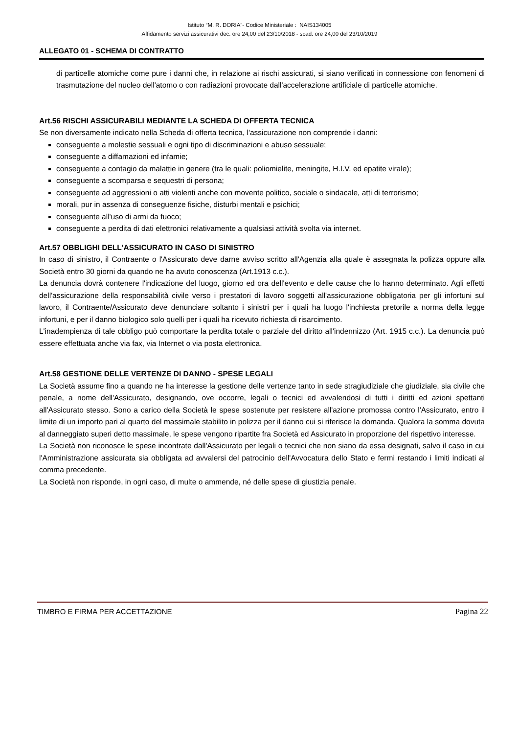Istituto “M. R. DORIA”- Codice Ministeriale : NAIS134005
Affidamento servizi assicurativi dec: ore 24,00 del 23/10/2018 - scad: ore 24,00 del 23/10/2019
ALLEGATO 01 - SCHEMA DI CONTRATTO
di particelle atomiche come pure i danni che, in relazione ai rischi assicurati, si siano verificati in connessione con fenomeni di trasmutazione del nucleo dell'atomo o con radiazioni provocate dall'accelerazione artificiale di particelle atomiche.
Art.56 RISCHI ASSICURABILI MEDIANTE LA SCHEDA DI OFFERTA TECNICA
Se non diversamente indicato nella Scheda di offerta tecnica, l'assicurazione non comprende i danni:
conseguente a molestie sessuali e ogni tipo di discriminazioni e abuso sessuale;
conseguente a diffamazioni ed infamie;
conseguente a contagio da malattie in genere (tra le quali: poliomielite, meningite, H.I.V. ed epatite virale);
conseguente a scomparsa e sequestri di persona;
conseguente ad aggressioni o atti violenti anche con movente politico, sociale o sindacale, atti di terrorismo;
morali, pur in assenza di conseguenze fisiche, disturbi mentali e psichici;
conseguente all'uso di armi da fuoco;
conseguente a perdita di dati elettronici relativamente a qualsiasi attività svolta via internet.
Art.57 OBBLIGHI DELL'ASSICURATO IN CASO DI SINISTRO
In caso di sinistro, il Contraente o l'Assicurato deve darne avviso scritto all'Agenzia alla quale è assegnata la polizza oppure alla Società entro 30 giorni da quando ne ha avuto conoscenza (Art.1913 c.c.).
La denuncia dovrà contenere l'indicazione del luogo, giorno ed ora dell'evento e delle cause che lo hanno determinato. Agli effetti dell'assicurazione della responsabilità civile verso i prestatori di lavoro soggetti all'assicurazione obbligatoria per gli infortuni sul lavoro, il Contraente/Assicurato deve denunciare soltanto i sinistri per i quali ha luogo l'inchiesta pretorile a norma della legge infortuni, e per il danno biologico solo quelli per i quali ha ricevuto richiesta di risarcimento.
L'inadempienza di tale obbligo può comportare la perdita totale o parziale del diritto all'indennizzo (Art. 1915 c.c.). La denuncia può essere effettuata anche via fax, via Internet o via posta elettronica.
Art.58 GESTIONE DELLE VERTENZE DI DANNO - SPESE LEGALI
La Società assume fino a quando ne ha interesse la gestione delle vertenze tanto in sede stragiudiziale che giudiziale, sia civile che penale, a nome dell'Assicurato, designando, ove occorre, legali o tecnici ed avvalendosi di tutti i diritti ed azioni spettanti all'Assicurato stesso. Sono a carico della Società le spese sostenute per resistere all'azione promossa contro l'Assicurato, entro il limite di un importo pari al quarto del massimale stabilito in polizza per il danno cui si riferisce la domanda. Qualora la somma dovuta al danneggiato superi detto massimale, le spese vengono ripartite fra Società ed Assicurato in proporzione del rispettivo interesse.
La Società non riconosce le spese incontrate dall'Assicurato per legali o tecnici che non siano da essa designati, salvo il caso in cui l'Amministrazione assicurata sia obbligata ad avvalersi del patrocinio dell'Avvocatura dello Stato e fermi restando i limiti indicati al comma precedente.
La Società non risponde, in ogni caso, di multe o ammende, né delle spese di giustizia penale.
TIMBRO E FIRMA PER ACCETTAZIONE Pagina 22